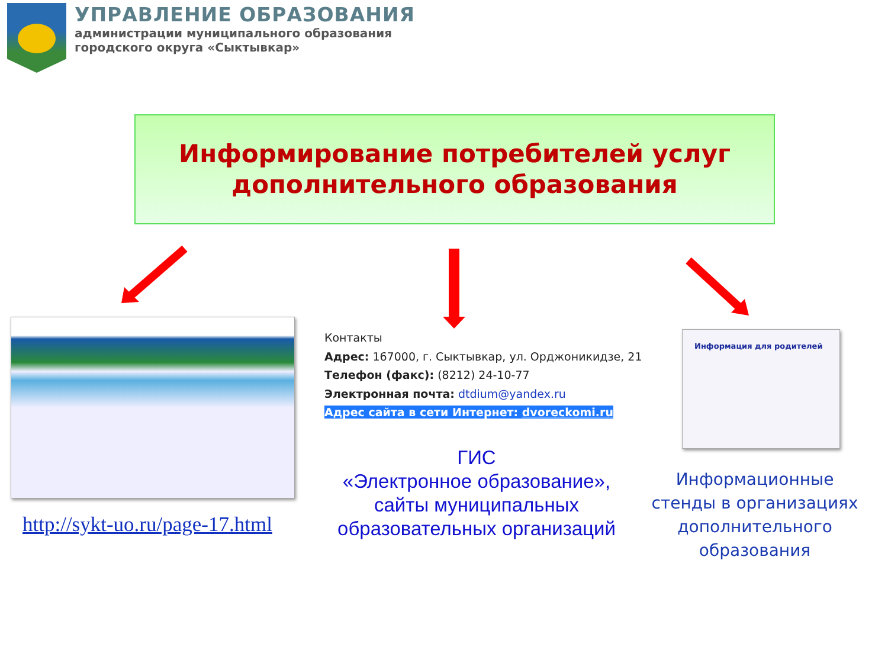УПРАВЛЕНИЕ ОБРАЗОВАНИЯ
администрации муниципального образования
городского округа «Сыктывкар»
Информирование потребителей услуг
дополнительного образования
Контакты
Адрес: 167000, г. Сыктывкар, ул. Орджоникидзе, 21
Телефон (факс): (8212) 24-10-77
Электронная почта: dtdium@yandex.ru
Адрес сайта в сети Интернет: dvoreckomi.ru
Информация для родителей
http://sykt-uo.ru/page-17.html
ГИС
«Электронное образование»,
сайты муниципальных
образовательных организаций
Информационные стенды в организациях дополнительного образования